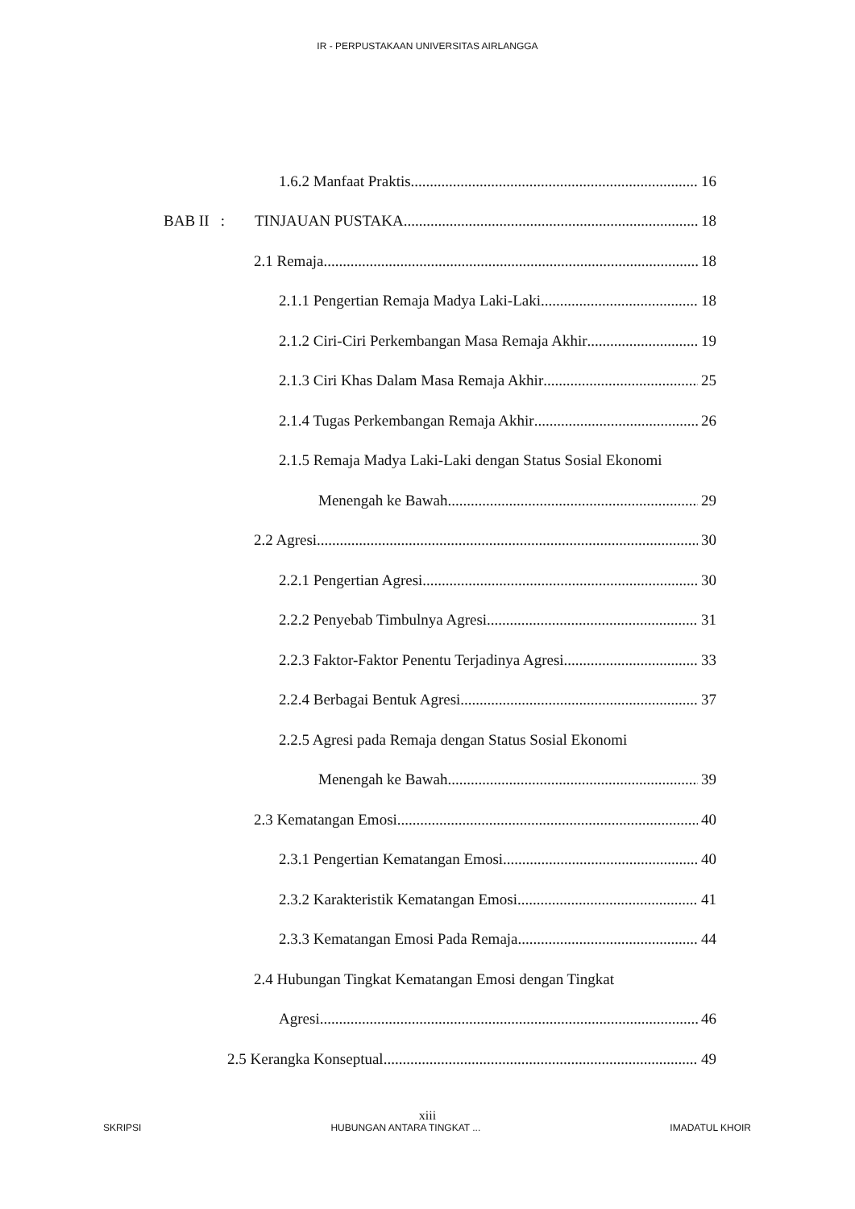IR - PERPUSTAKAAN UNIVERSITAS AIRLANGGA
1.6.2 Manfaat Praktis 16
BAB II : TINJAUAN PUSTAKA 18
2.1 Remaja 18
2.1.1 Pengertian Remaja Madya Laki-Laki 18
2.1.2 Ciri-Ciri Perkembangan Masa Remaja Akhir 19
2.1.3 Ciri Khas Dalam Masa Remaja Akhir 25
2.1.4 Tugas Perkembangan Remaja Akhir 26
2.1.5 Remaja Madya Laki-Laki dengan Status Sosial Ekonomi
Menengah ke Bawah 29
2.2 Agresi 30
2.2.1 Pengertian Agresi 30
2.2.2 Penyebab Timbulnya Agresi 31
2.2.3 Faktor-Faktor Penentu Terjadinya Agresi 33
2.2.4 Berbagai Bentuk Agresi 37
2.2.5 Agresi pada Remaja dengan Status Sosial Ekonomi
Menengah ke Bawah 39
2.3 Kematangan Emosi 40
2.3.1 Pengertian Kematangan Emosi 40
2.3.2 Karakteristik Kematangan Emosi 41
2.3.3 Kematangan Emosi Pada Remaja 44
2.4 Hubungan Tingkat Kematangan Emosi dengan Tingkat
Agresi 46
2.5 Kerangka Konseptual 49
xiii
SKRIPSI HUBUNGAN ANTARA TINGKAT ... IMADATUL KHOIR